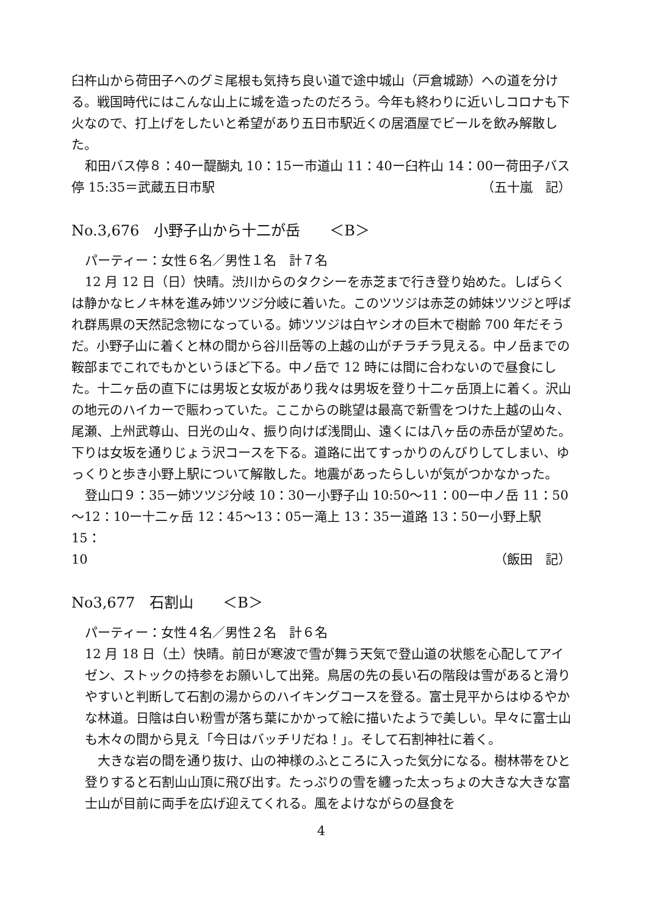臼杵山から荷田子へのグミ尾根も気持ち良い道で途中城山（戸倉城跡）への道を分ける。戦国時代にはこんな山上に城を造ったのだろう。今年も終わりに近いしコロナも下火なので、打上げをしたいと希望があり五日市駅近くの居酒屋でビールを飲み解散した。
和田バス停８：40ー醍醐丸 10：15ー市道山 11：40ー臼杵山 14：00ー荷田子バス
停 15:35＝武蔵五日市駅 （五十嵐　記）
No.3,676　小野子山から十二が岳　　＜B＞
パーティー：女性６名／男性１名　計７名
12 月 12 日（日）快晴。渋川からのタクシーを赤芝まで行き登り始めた。しばらくは静かなヒノキ林を進み姉ツツジ分岐に着いた。このツツジは赤芝の姉妹ツツジと呼ばれ群馬県の天然記念物になっている。姉ツツジは白ヤシオの巨木で樹齢 700 年だそうだ。小野子山に着くと林の間から谷川岳等の上越の山がチラチラ見える。中ノ岳までの鞍部までこれでもかというほど下る。中ノ岳で 12 時には間に合わないので昼食にした。十二ヶ岳の直下には男坂と女坂があり我々は男坂を登り十二ヶ岳頂上に着く。沢山の地元のハイカーで賑わっていた。ここからの眺望は最高で新雪をつけた上越の山々、尾瀬、上州武尊山、日光の山々、振り向けば浅間山、遠くには八ヶ岳の赤岳が望めた。下りは女坂を通りじょう沢コースを下る。道路に出てすっかりのんびりしてしまい、ゆっくりと歩き小野上駅について解散した。地震があったらしいが気がつかなかった。
登山口９：35ー姉ツツジ分岐 10：30ー小野子山 10:50〜11：00ー中ノ岳 11：50 〜12：10ー十二ヶ岳 12：45〜13：05ー滝上 13：35ー道路 13：50ー小野上駅 15：
10 （飯田　記）
No3,677　石割山　　＜B＞
パーティー：女性４名／男性２名　計６名
12 月 18 日（土）快晴。前日が寒波で雪が舞う天気で登山道の状態を心配してアイゼン、ストックの持参をお願いして出発。鳥居の先の長い石の階段は雪があると滑りやすいと判断して石割の湯からのハイキングコースを登る。富士見平からはゆるやかな林道。日陰は白い粉雪が落ち葉にかかって絵に描いたようで美しい。早々に富士山も木々の間から見え「今日はバッチリだね！」。そして石割神社に着く。
　大きな岩の間を通り抜け、山の神様のふところに入った気分になる。樹林帯をひと登りすると石割山山頂に飛び出す。たっぷりの雪を纏った太っちょの大きな大きな富士山が目前に両手を広げ迎えてくれる。風をよけながらの昼食を
4